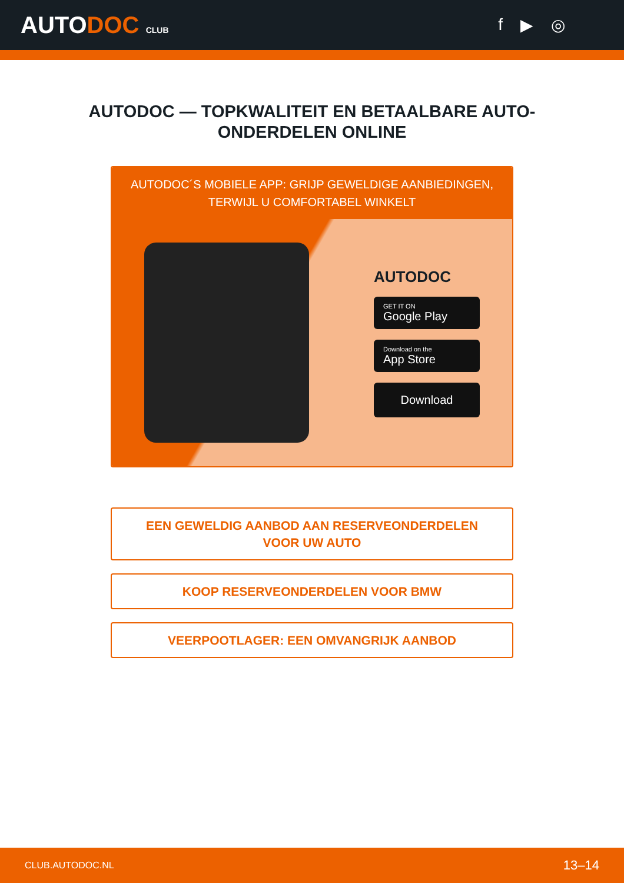AUTODOC CLUB
f ▶ ◎
AUTODOC — TOPKWALITEIT EN BETAALBARE AUTO-ONDERDELEN ONLINE
AUTODOC´S MOBIELE APP: GRIJP GEWELDIGE AANBIEDINGEN, TERWIJL U COMFORTABEL WINKELT
AUTODOC
GET IT ON
Google Play
Download on the
App Store
Download
EEN GEWELDIG AANBOD AAN RESERVEONDERDELEN VOOR UW AUTO
KOOP RESERVEONDERDELEN VOOR BMW
VEERPOOTLAGER: EEN OMVANGRIJK AANBOD
CLUB.AUTODOC.NL 13–14